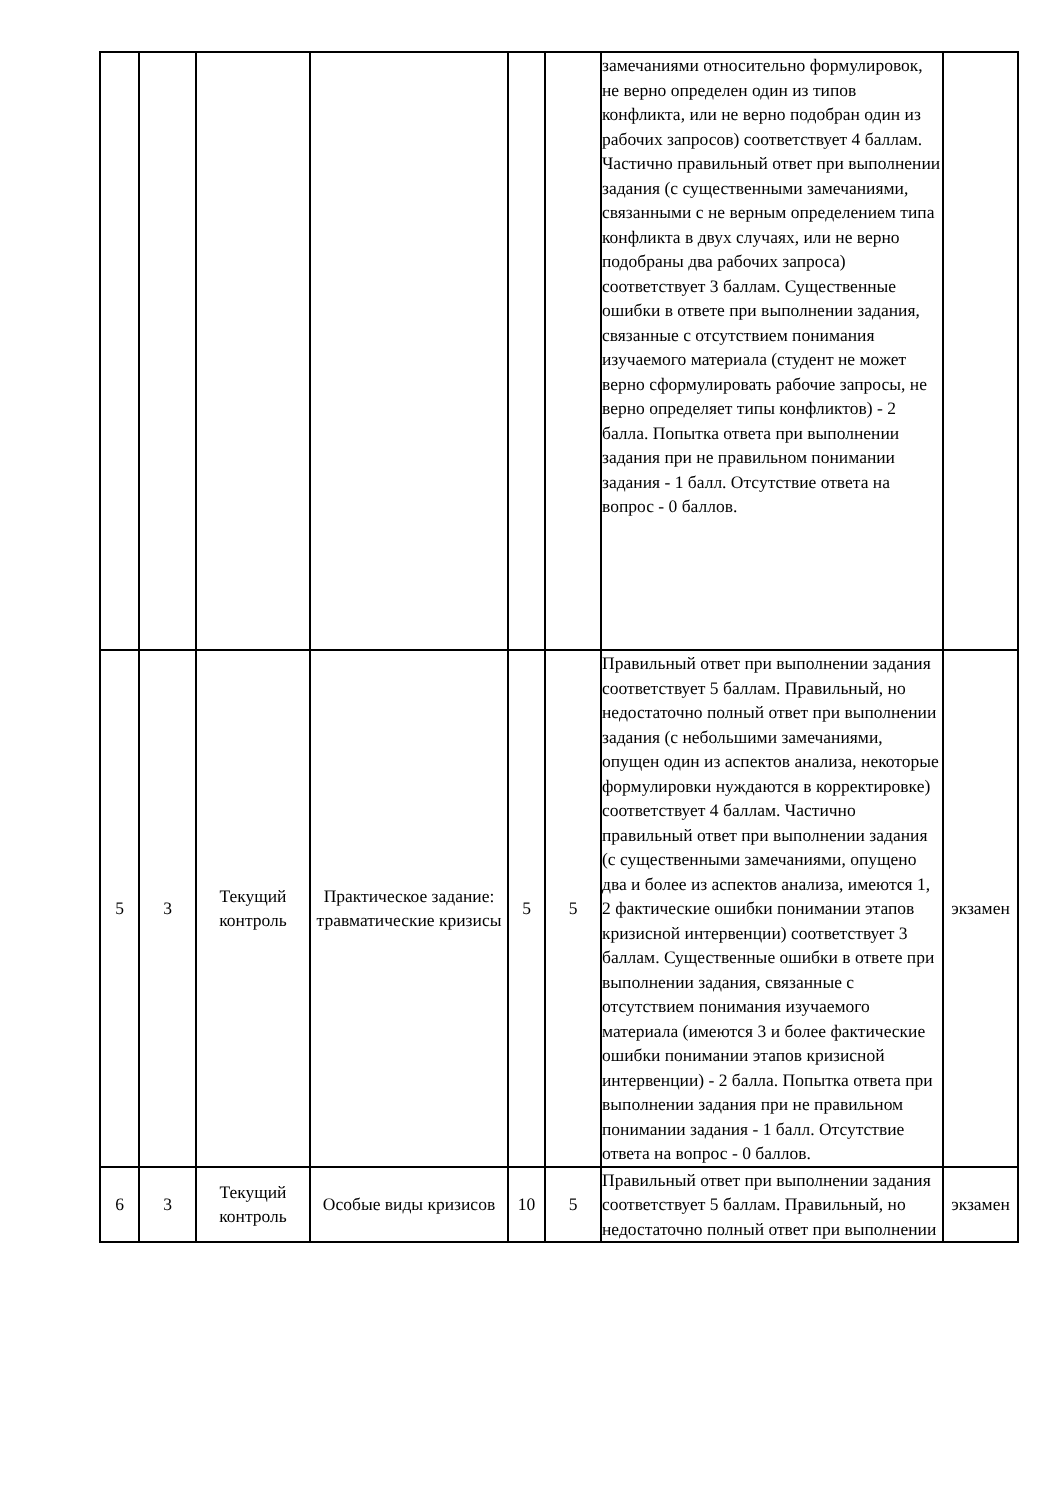| | | | | | | замечаниями относительно формулировок, не верно определен один из типов конфликта, или не верно подобран один из рабочих запросов) соответствует 4 баллам. Частично правильный ответ при выполнении задания (с существенными замечаниями, связанными с не верным определением типа конфликта в двух случаях, или не верно подобраны два рабочих запроса) соответствует 3 баллам. Существенные ошибки в ответе при выполнении задания, связанные с отсутствием понимания изучаемого материала (студент не может верно сформулировать рабочие запросы, не верно определяет типы конфликтов) - 2 балла. Попытка ответа при выполнении задания при не правильном понимании задания - 1 балл. Отсутствие ответа на вопрос - 0 баллов. | |
| 5 | 3 | Текущий контроль | Практическое задание: травматические кризисы | 5 | 5 | Правильный ответ при выполнении задания соответствует 5 баллам. Правильный, но недостаточно полный ответ при выполнении задания (с небольшими замечаниями, опущен один из аспектов анализа, некоторые формулировки нуждаются в корректировке) соответствует 4 баллам. Частично правильный ответ при выполнении задания (с существенными замечаниями, опущено два и более из аспектов анализа, имеются 1, 2 фактические ошибки понимании этапов кризисной интервенции) соответствует 3 баллам. Существенные ошибки в ответе при выполнении задания, связанные с отсутствием понимания изучаемого материала (имеются 3 и более фактические ошибки понимании этапов кризисной интервенции) - 2 балла. Попытка ответа при выполнении задания при не правильном понимании задания - 1 балл. Отсутствие ответа на вопрос - 0 баллов. | экзамен |
| 6 | 3 | Текущий контроль | Особые виды кризисов | 10 | 5 | Правильный ответ при выполнении задания соответствует 5 баллам. Правильный, но недостаточно полный ответ при выполнении | экзамен |